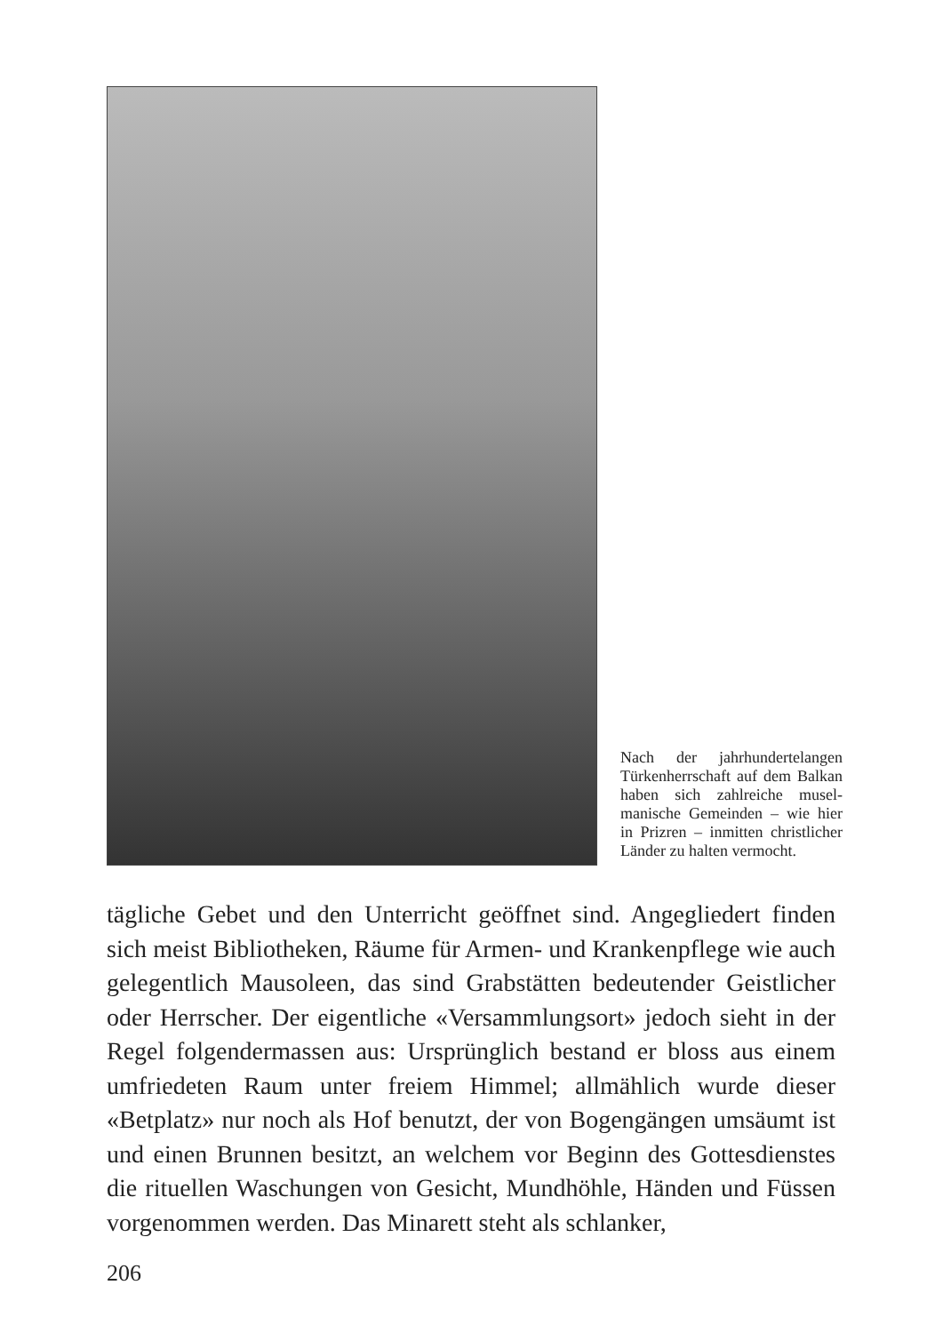Nach der jahrhunderte­langen Türkenherrschaft auf dem Balkan haben sich zahlreiche musel­manische Gemeinden – wie hier in Prizren – in­mitten christlicher Län­der zu halten vermocht.
tägliche Gebet und den Unterricht geöffnet sind. Angegliedert finden sich meist Bibliotheken, Räume für Armen- und Kranken­pflege wie auch gelegentlich Mausoleen, das sind Grabstätten bedeutender Geistlicher oder Herrscher. Der eigentliche «Ver­sammlungsort» jedoch sieht in der Regel folgendermassen aus: Ursprünglich bestand er bloss aus einem umfriedeten Raum un­ter freiem Himmel; allmählich wurde dieser «Betplatz» nur noch als Hof benutzt, der von Bogengängen umsäumt ist und einen Brunnen besitzt, an welchem vor Beginn des Gottesdienstes die rituellen Waschungen von Gesicht, Mundhöhle, Händen und Füssen vorgenommen werden. Das Minarett steht als schlanker,
206